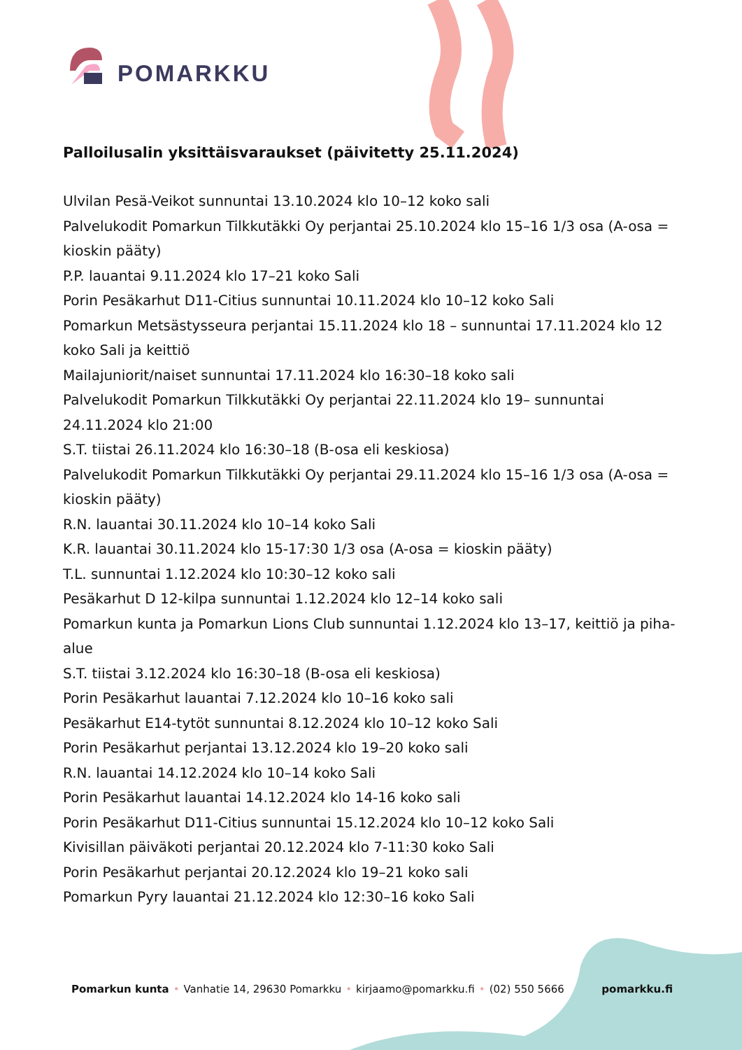POMARKKU
Palloilusalin yksittäisvaraukset (päivitetty 25.11.2024)
Ulvilan Pesä-Veikot sunnuntai 13.10.2024 klo 10–12 koko sali
Palvelukodit Pomarkun Tilkkutäkki Oy perjantai 25.10.2024 klo 15–16 1/3 osa (A-osa = kioskin pääty)
P.P. lauantai 9.11.2024 klo 17–21 koko Sali
Porin Pesäkarhut D11-Citius sunnuntai 10.11.2024 klo 10–12 koko Sali
Pomarkun Metsästysseura perjantai 15.11.2024 klo 18 – sunnuntai 17.11.2024 klo 12 koko Sali ja keittiö
Mailajuniorit/naiset sunnuntai 17.11.2024 klo 16:30–18 koko sali
Palvelukodit Pomarkun Tilkkutäkki Oy perjantai 22.11.2024 klo 19– sunnuntai 24.11.2024 klo 21:00
S.T. tiistai 26.11.2024 klo 16:30–18 (B-osa eli keskiosa)
Palvelukodit Pomarkun Tilkkutäkki Oy perjantai 29.11.2024 klo 15–16 1/3 osa (A-osa = kioskin pääty)
R.N. lauantai 30.11.2024 klo 10–14 koko Sali
K.R. lauantai 30.11.2024 klo 15-17:30 1/3 osa (A-osa = kioskin pääty)
T.L. sunnuntai 1.12.2024 klo 10:30–12 koko sali
Pesäkarhut D 12-kilpa sunnuntai 1.12.2024 klo 12–14 koko sali
Pomarkun kunta ja Pomarkun Lions Club sunnuntai 1.12.2024 klo 13–17, keittiö ja piha-alue
S.T. tiistai 3.12.2024 klo 16:30–18 (B-osa eli keskiosa)
Porin Pesäkarhut lauantai 7.12.2024 klo 10–16 koko sali
Pesäkarhut E14-tytöt sunnuntai 8.12.2024 klo 10–12 koko Sali
Porin Pesäkarhut perjantai 13.12.2024 klo 19–20 koko sali
R.N. lauantai 14.12.2024 klo 10–14 koko Sali
Porin Pesäkarhut lauantai 14.12.2024 klo 14-16 koko sali
Porin Pesäkarhut D11-Citius sunnuntai 15.12.2024 klo 10–12 koko Sali
Kivisillan päiväkoti perjantai 20.12.2024 klo 7-11:30 koko Sali
Porin Pesäkarhut perjantai 20.12.2024 klo 19–21 koko sali
Pomarkun Pyry lauantai 21.12.2024 klo 12:30–16 koko Sali
Pomarkun kunta • Vanhatie 14, 29630 Pomarkku • kirjaamo@pomarkku.fi • (02) 550 5666 pomarkku.fi